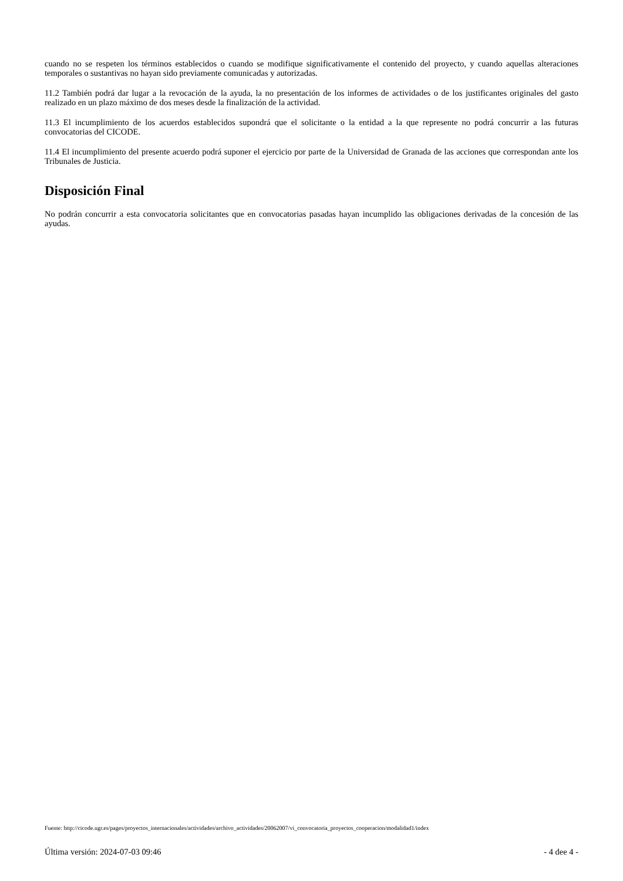cuando no se respeten los términos establecidos o cuando se modifique significativamente el contenido del proyecto, y cuando aquellas alteraciones temporales o sustantivas no hayan sido previamente comunicadas y autorizadas.
11.2 También podrá dar lugar a la revocación de la ayuda, la no presentación de los informes de actividades o de los justificantes originales del gasto realizado en un plazo máximo de dos meses desde la finalización de la actividad.
11.3 El incumplimiento de los acuerdos establecidos supondrá que el solicitante o la entidad a la que represente no podrá concurrir a las futuras convocatorias del CICODE.
11.4 El incumplimiento del presente acuerdo podrá suponer el ejercicio por parte de la Universidad de Granada de las acciones que correspondan ante los Tribunales de Justicia.
Disposición Final
No podrán concurrir a esta convocatoria solicitantes que en convocatorias pasadas hayan incumplido las obligaciones derivadas de la concesión de las ayudas.
Fuente: http://cicode.ugr.es/pages/proyectos_internacionales/actividades/archivo_actividades/20062007/vi_convocatoria_proyectos_cooperacion/modalidad1/index
Última versión: 2024-07-03 09:46 - 4 dee 4 -